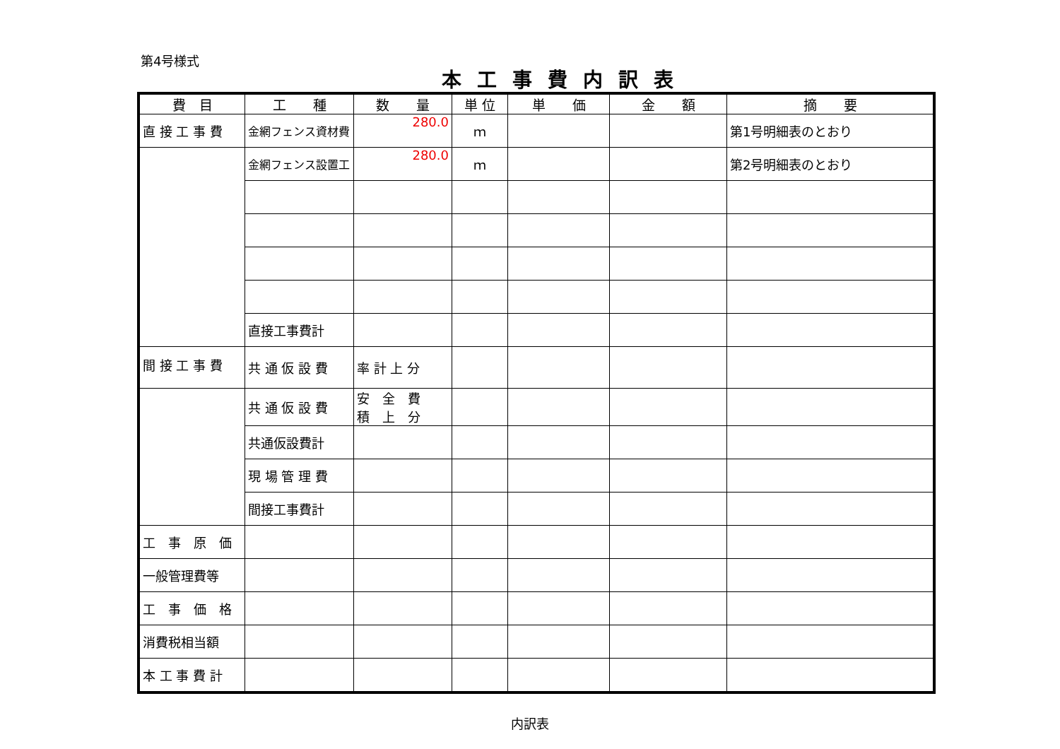第4号様式
本工事費内訳表
| 費 目 | 工 種 | 数 量 | 単 位 | 単 価 | 金 額 | 摘 要 |
| --- | --- | --- | --- | --- | --- | --- |
| 直 接 工 事 費 | 金網フェンス資材費 | 280.0 | ｍ | | | 第1号明細表のとおり |
| | 金網フェンス設置工 | 280.0 | ｍ | | | 第2号明細表のとおり |
| | 直接工事費計 | | | | | |
| 間 接 工 事 費 | 共 通 仮 設 費 | 率 計 上 分 | | | | |
| | 共 通 仮 設 費 | 安 全 費 積 上 分 | | | | |
| | 共通仮設費計 | | | | | |
| | 現 場 管 理 費 | | | | | |
| | 間接工事費計 | | | | | |
| 工 事 原 価 | | | | | | |
| 一般管理費等 | | | | | | |
| 工 事 価 格 | | | | | | |
| 消費税相当額 | | | | | | |
| 本 工 事 費 計 | | | | | | |
内訳表